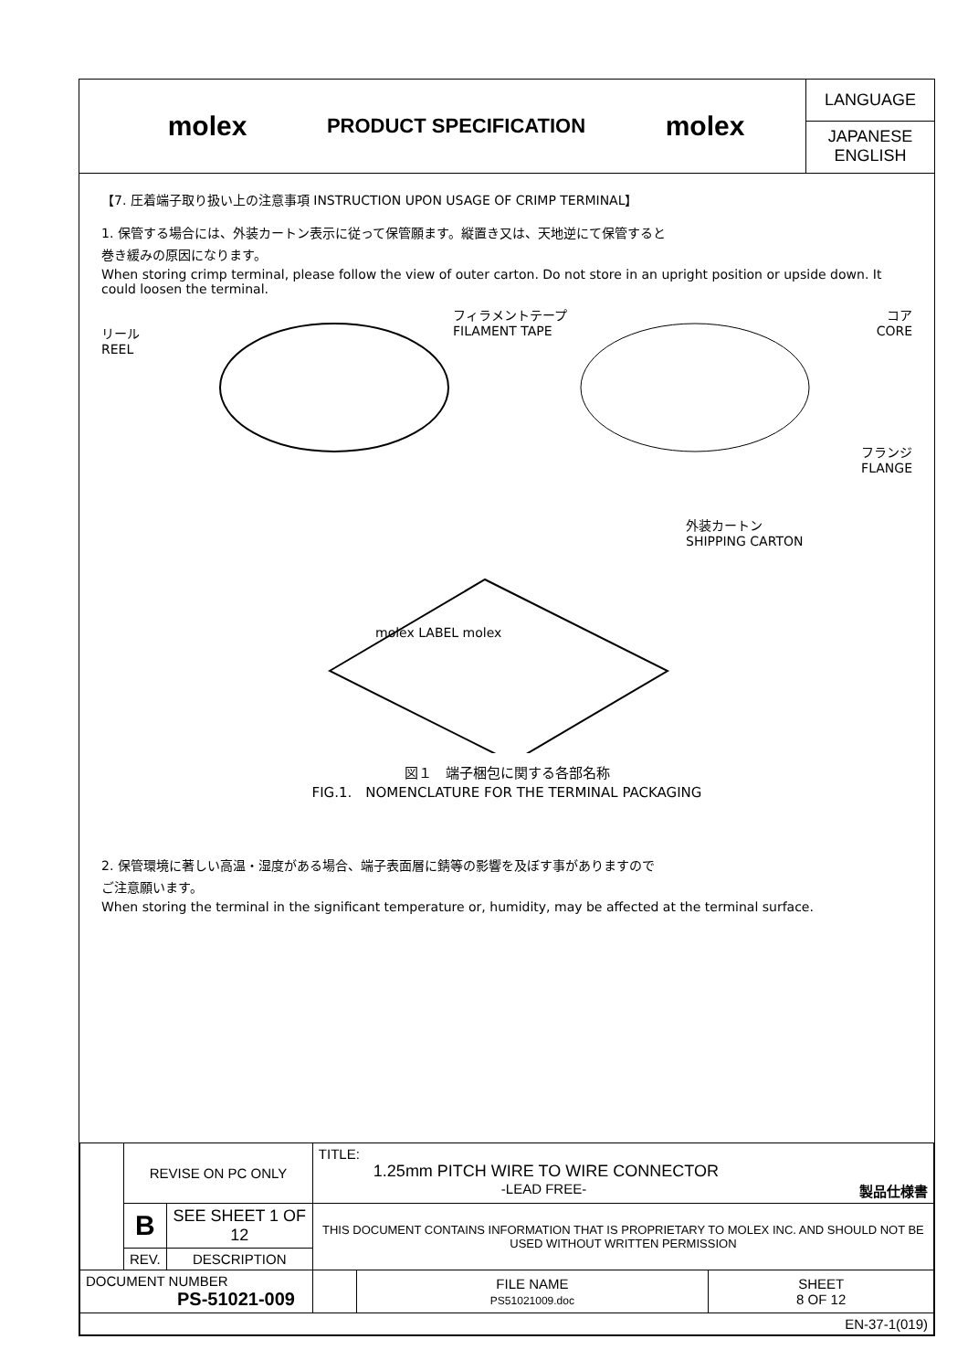molex
PRODUCT SPECIFICATION
molex
LANGUAGE
JAPANESE
ENGLISH
【7. 圧着端子取り扱い上の注意事項 INSTRUCTION UPON USAGE OF CRIMP TERMINAL】
1. 保管する場合には、外装カートン表示に従って保管願ます。縦置き又は、天地逆にて保管すると
巻き緩みの原因になります。
When storing crimp terminal, please follow the view of outer carton. Do not store in an upright position or upside down. It could loosen the terminal.
リール
REEL
フィラメントテープ
FILAMENT TAPE
コア
CORE
フランジ
FLANGE
外装カートン
SHIPPING CARTON
molex LABEL molex
図１　端子梱包に関する各部名称
FIG.1.　NOMENCLATURE FOR THE TERMINAL PACKAGING
2. 保管環境に著しい高温・湿度がある場合、端子表面層に錆等の影響を及ぼす事がありますので
ご注意願います。
When storing the terminal in the significant temperature or, humidity, may be affected at the terminal surface.
| | REVISE ON PC ONLY | | TITLE: 1.25mm PITCH WIRE TO WIRE CONNECTOR -LEAD FREE- 製品仕様書 | | |
| | B | SEE SHEET 1 OF 12 | THIS DOCUMENT CONTAINS INFORMATION THAT IS PROPRIETARY TO MOLEX INC. AND SHOULD NOT BE USED WITHOUT WRITTEN PERMISSION | | |
| | REV. | DESCRIPTION | | | |
| DOCUMENT NUMBER PS-51021-009 | | | | FILE NAME PS51021009.doc | SHEET 8 OF 12 |
| EN-37-1(019) | | | | | |